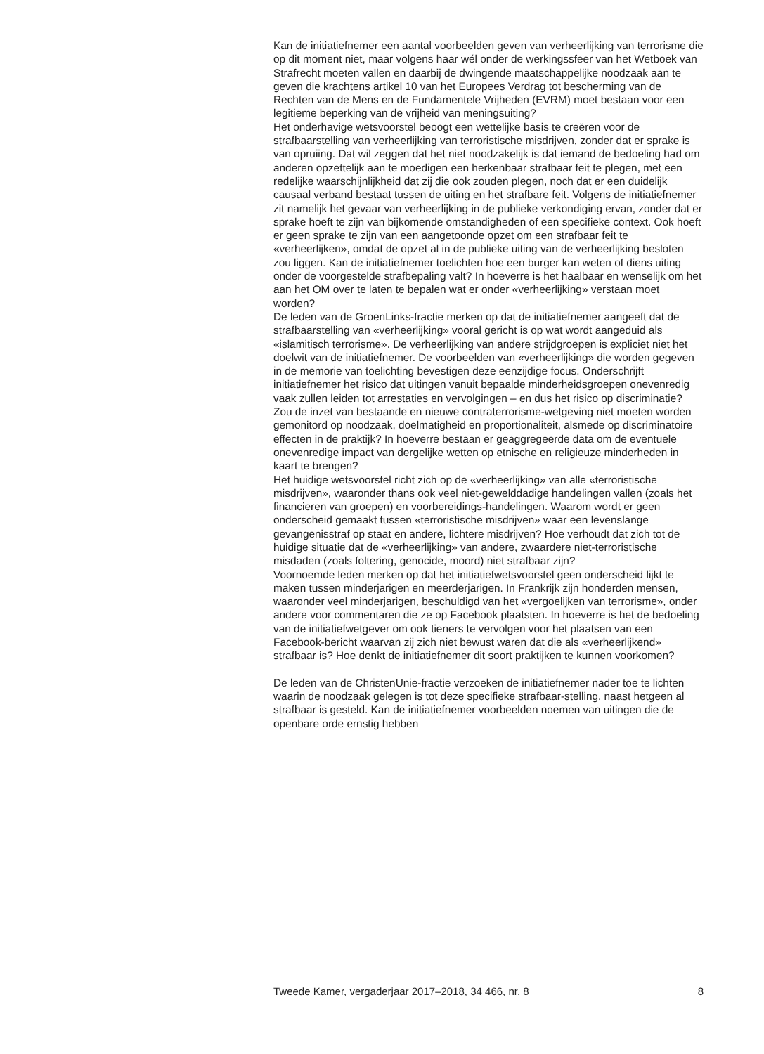Kan de initiatiefnemer een aantal voorbeelden geven van verheerlijking van terrorisme die op dit moment niet, maar volgens haar wél onder de werkingssfeer van het Wetboek van Strafrecht moeten vallen en daarbij de dwingende maatschappelijke noodzaak aan te geven die krachtens artikel 10 van het Europees Verdrag tot bescherming van de Rechten van de Mens en de Fundamentele Vrijheden (EVRM) moet bestaan voor een legitieme beperking van de vrijheid van meningsuiting?
Het onderhavige wetsvoorstel beoogt een wettelijke basis te creëren voor de strafbaarstelling van verheerlijking van terroristische misdrijven, zonder dat er sprake is van opruiing. Dat wil zeggen dat het niet noodzakelijk is dat iemand de bedoeling had om anderen opzettelijk aan te moedigen een herkenbaar strafbaar feit te plegen, met een redelijke waarschijnlijkheid dat zij die ook zouden plegen, noch dat er een duidelijk causaal verband bestaat tussen de uiting en het strafbare feit. Volgens de initiatiefnemer zit namelijk het gevaar van verheerlijking in de publieke verkondiging ervan, zonder dat er sprake hoeft te zijn van bijkomende omstandigheden of een specifieke context. Ook hoeft er geen sprake te zijn van een aangetoonde opzet om een strafbaar feit te «verheerlijken», omdat de opzet al in de publieke uiting van de verheerlijking besloten zou liggen. Kan de initiatiefnemer toelichten hoe een burger kan weten of diens uiting onder de voorgestelde strafbepaling valt? In hoeverre is het haalbaar en wenselijk om het aan het OM over te laten te bepalen wat er onder «verheerlijking» verstaan moet worden?
De leden van de GroenLinks-fractie merken op dat de initiatiefnemer aangeeft dat de strafbaarstelling van «verheerlijking» vooral gericht is op wat wordt aangeduid als «islamitisch terrorisme». De verheerlijking van andere strijdgroepen is expliciet niet het doelwit van de initiatiefnemer. De voorbeelden van «verheerlijking» die worden gegeven in de memorie van toelichting bevestigen deze eenzijdige focus. Onderschrijft initiatiefnemer het risico dat uitingen vanuit bepaalde minderheidsgroepen onevenredig vaak zullen leiden tot arrestaties en vervolgingen – en dus het risico op discriminatie? Zou de inzet van bestaande en nieuwe contraterrorisme-wetgeving niet moeten worden gemonitord op noodzaak, doelmatigheid en proportionaliteit, alsmede op discriminatoire effecten in de praktijk? In hoeverre bestaan er geaggregeerde data om de eventuele onevenredige impact van dergelijke wetten op etnische en religieuze minderheden in kaart te brengen?
Het huidige wetsvoorstel richt zich op de «verheerlijking» van alle «terroristische misdrijven», waaronder thans ook veel niet-gewelddadige handelingen vallen (zoals het financieren van groepen) en voorbereidings-handelingen. Waarom wordt er geen onderscheid gemaakt tussen «terroristische misdrijven» waar een levenslange gevangenisstraf op staat en andere, lichtere misdrijven? Hoe verhoudt dat zich tot de huidige situatie dat de «verheerlijking» van andere, zwaardere niet-terroristische misdaden (zoals foltering, genocide, moord) niet strafbaar zijn?
Voornoemde leden merken op dat het initiatiefwetsvoorstel geen onderscheid lijkt te maken tussen minderjarigen en meerderjarigen. In Frankrijk zijn honderden mensen, waaronder veel minderjarigen, beschuldigd van het «vergoelijken van terrorisme», onder andere voor commentaren die ze op Facebook plaatsten. In hoeverre is het de bedoeling van de initiatiefwetgever om ook tieners te vervolgen voor het plaatsen van een Facebook-bericht waarvan zij zich niet bewust waren dat die als «verheerlijkend» strafbaar is? Hoe denkt de initiatiefnemer dit soort praktijken te kunnen voorkomen?
De leden van de ChristenUnie-fractie verzoeken de initiatiefnemer nader toe te lichten waarin de noodzaak gelegen is tot deze specifieke strafbaar-stelling, naast hetgeen al strafbaar is gesteld. Kan de initiatiefnemer voorbeelden noemen van uitingen die de openbare orde ernstig hebben
Tweede Kamer, vergaderjaar 2017–2018, 34 466, nr. 8 8